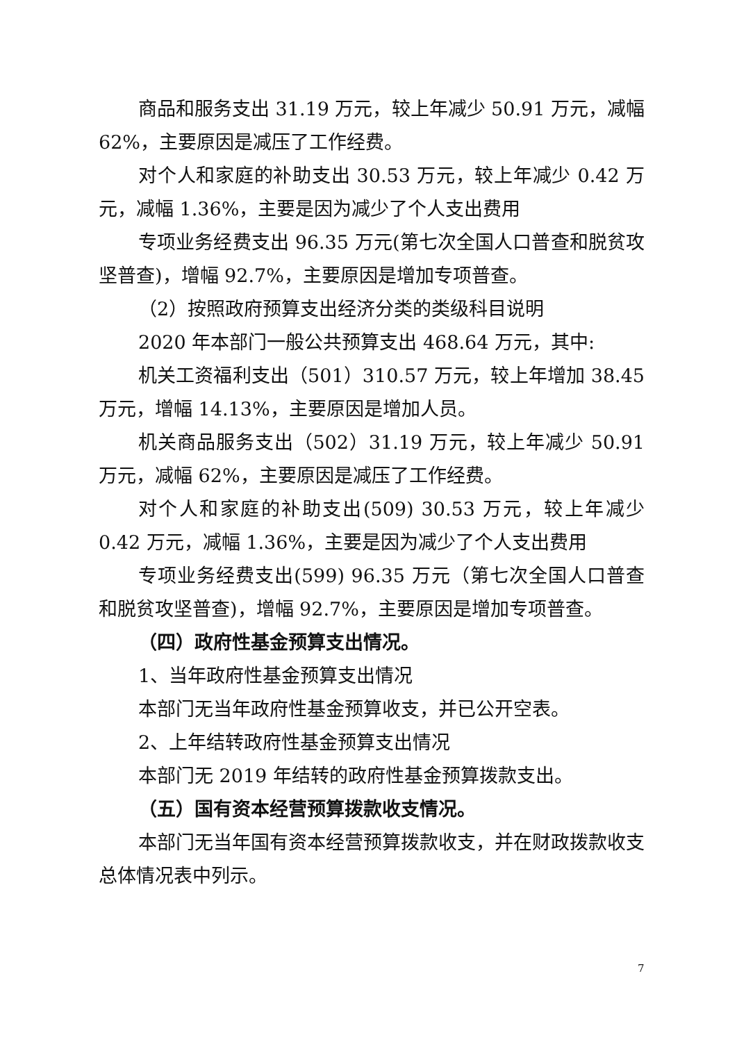商品和服务支出 31.19 万元，较上年减少 50.91 万元，减幅62%，主要原因是减压了工作经费。
对个人和家庭的补助支出 30.53 万元，较上年减少 0.42 万元，减幅 1.36%，主要是因为减少了个人支出费用
专项业务经费支出 96.35 万元(第七次全国人口普查和脱贫攻坚普查)，增幅 92.7%，主要原因是增加专项普查。
（2）按照政府预算支出经济分类的类级科目说明
2020 年本部门一般公共预算支出 468.64 万元，其中:
机关工资福利支出（501）310.57 万元，较上年增加 38.45 万元，增幅 14.13%，主要原因是增加人员。
机关商品服务支出（502）31.19 万元，较上年减少 50.91 万元，减幅 62%，主要原因是减压了工作经费。
对个人和家庭的补助支出(509) 30.53 万元，较上年减少 0.42 万元，减幅 1.36%，主要是因为减少了个人支出费用
专项业务经费支出(599) 96.35 万元（第七次全国人口普查和脱贫攻坚普查)，增幅 92.7%，主要原因是增加专项普查。
（四）政府性基金预算支出情况。
1、当年政府性基金预算支出情况
本部门无当年政府性基金预算收支，并已公开空表。
2、上年结转政府性基金预算支出情况
本部门无 2019 年结转的政府性基金预算拨款支出。
（五）国有资本经营预算拨款收支情况。
本部门无当年国有资本经营预算拨款收支，并在财政拨款收支总体情况表中列示。
7